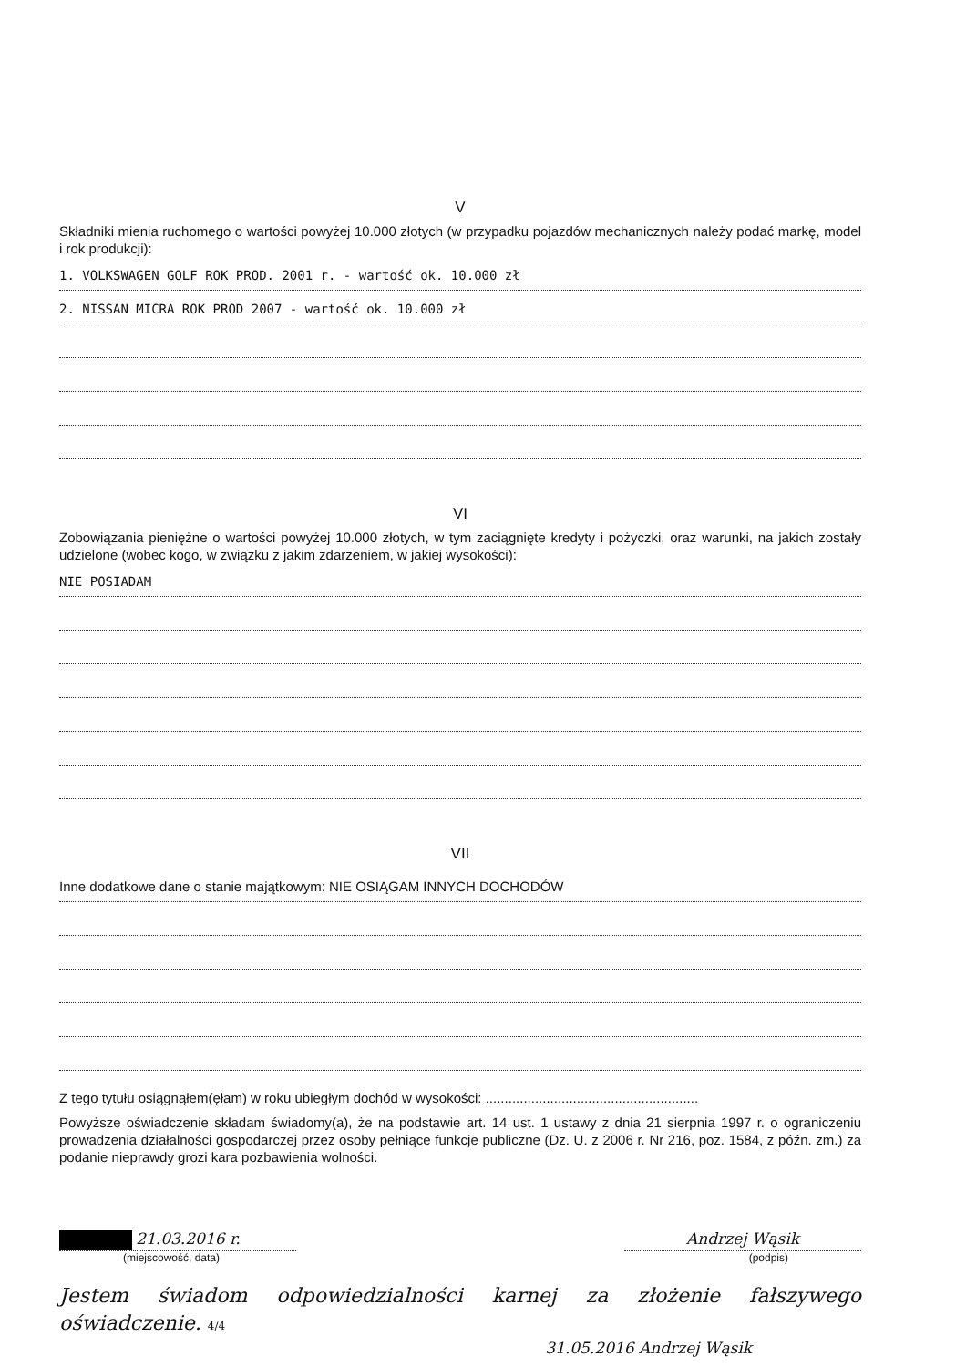V
Składniki mienia ruchomego o wartości powyżej 10.000 złotych (w przypadku pojazdów mechanicznych należy podać markę, model i rok produkcji):
1. VOLKSWAGEN GOLF ROK PROD. 2001 r. - wartość ok. 10.000 zł
2. NISSAN MICRA ROK PROD 2007 - wartość ok. 10.000 zł
VI
Zobowiązania pieniężne o wartości powyżej 10.000 złotych, w tym zaciągnięte kredyty i pożyczki, oraz warunki, na jakich zostały udzielone (wobec kogo, w związku z jakim zdarzeniem, w jakiej wysokości):
NIE POSIADAM
VII
Inne dodatkowe dane o stanie majątkowym: NIE OSIĄGAM INNYCH DOCHODÓW
Z tego tytułu osiągnąłem(ęłam) w roku ubiegłym dochód w wysokości: ........................................................
Powyższe oświadczenie składam świadomy(a), że na podstawie art. 14 ust. 1 ustawy z dnia 21 sierpnia 1997 r. o ograniczeniu prowadzenia działalności gospodarczej przez osoby pełniące funkcje publiczne (Dz. U. z 2006 r. Nr 216, poz. 1584, z późn. zm.) za podanie nieprawdy grozi kara pozbawienia wolności.
21.03.2016 r. Andrzej Wąsik
(miejscowość, data) (podpis)
Jestem świadom odpowiedzialności karnej za złożenie fałszywego oświadczenie. 4/4
31.05.2016 Andrzej Wąsik